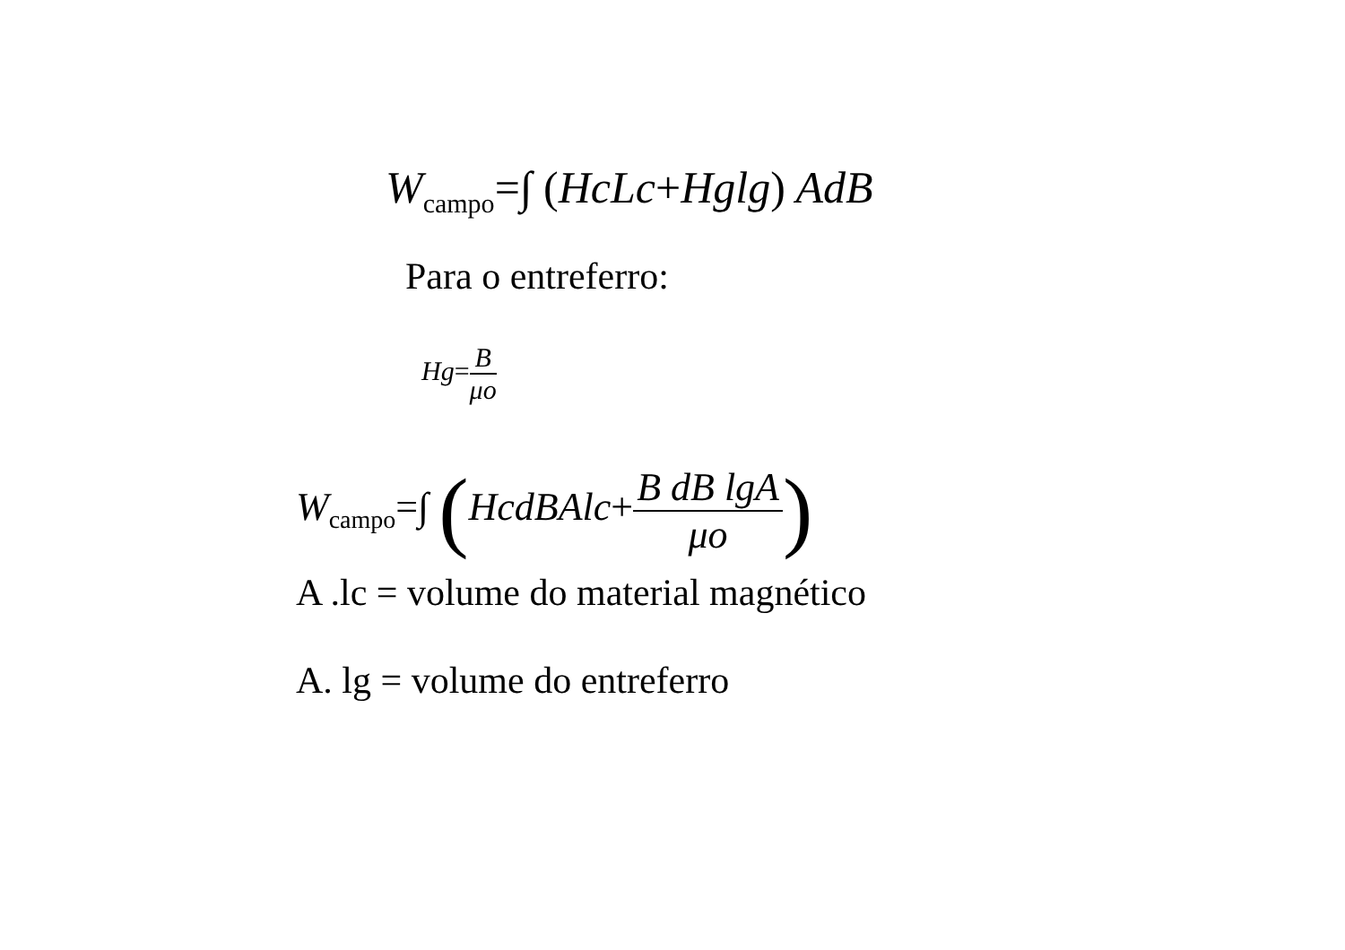W<sub>campo</sub>=∫ (HcLc+Hglg) AdB
Para o entreferro:
Hg=B μo
W<sub>campo</sub>=∫ (HcdBAlc+B dB lgA μo)
A .lc = volume do material magnético
A. lg = volume do entreferro